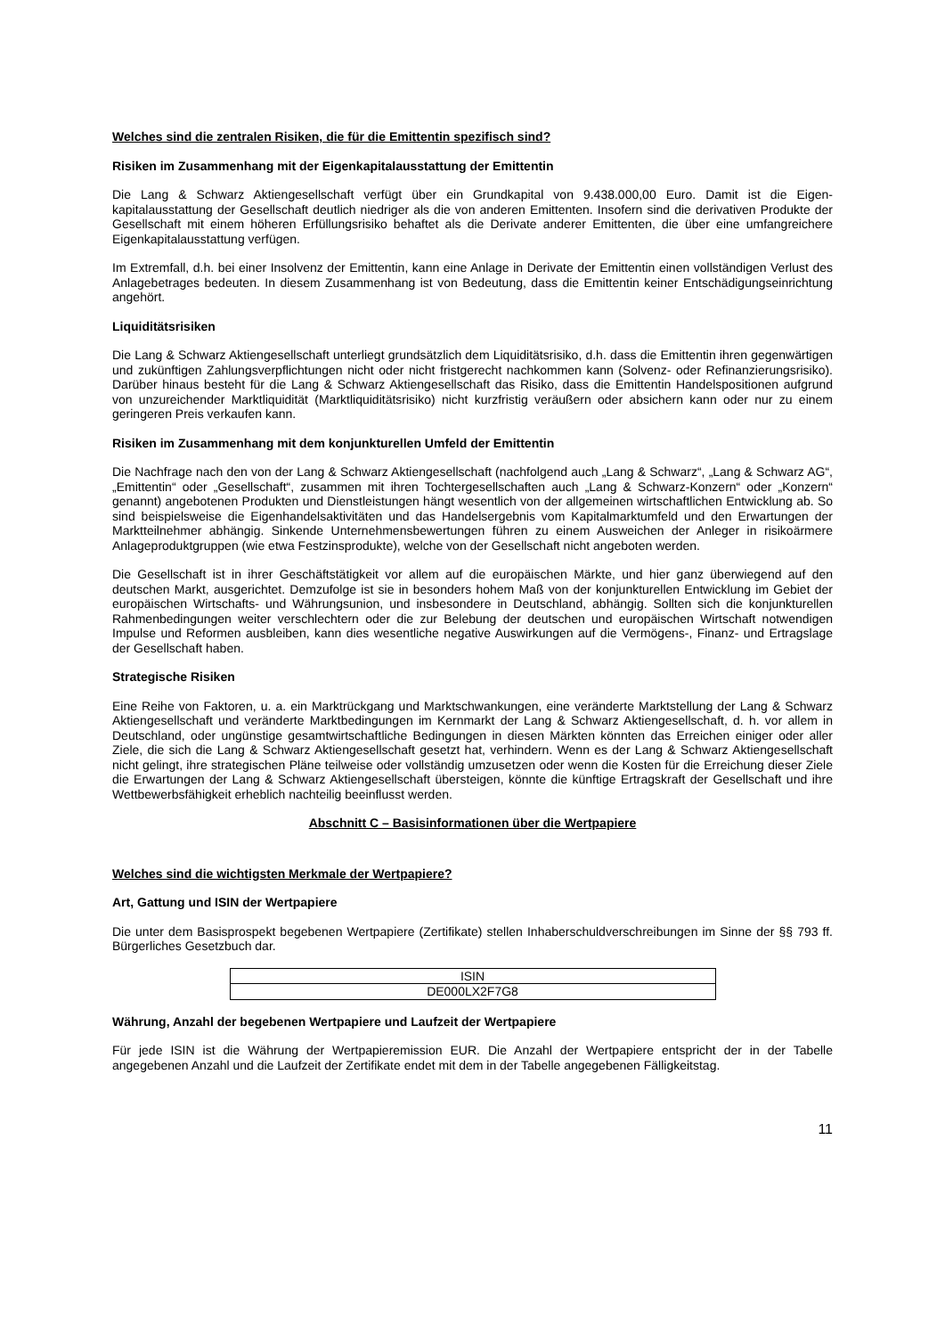Welches sind die zentralen Risiken, die für die Emittentin spezifisch sind?
Risiken im Zusammenhang mit der Eigenkapitalausstattung der Emittentin
Die Lang & Schwarz Aktiengesellschaft verfügt über ein Grundkapital von 9.438.000,00 Euro. Damit ist die Eigen-kapitalausstattung der Gesellschaft deutlich niedriger als die von anderen Emittenten. Insofern sind die derivativen Produkte der Gesellschaft mit einem höheren Erfüllungsrisiko behaftet als die Derivate anderer Emittenten, die über eine umfangreichere Eigenkapitalausstattung verfügen.
Im Extremfall, d.h. bei einer Insolvenz der Emittentin, kann eine Anlage in Derivate der Emittentin einen vollständigen Verlust des Anlagebetrages bedeuten. In diesem Zusammenhang ist von Bedeutung, dass die Emittentin keiner Entschädigungseinrichtung angehört.
Liquiditätsrisiken
Die Lang & Schwarz Aktiengesellschaft unterliegt grundsätzlich dem Liquiditätsrisiko, d.h. dass die Emittentin ihren gegenwärtigen und zukünftigen Zahlungsverpflichtungen nicht oder nicht fristgerecht nachkommen kann (Solvenz- oder Refinanzierungsrisiko). Darüber hinaus besteht für die Lang & Schwarz Aktiengesellschaft das Risiko, dass die Emittentin Handelspositionen aufgrund von unzureichender Marktliquidität (Marktliquiditätsrisiko) nicht kurzfristig veräußern oder absichern kann oder nur zu einem geringeren Preis verkaufen kann.
Risiken im Zusammenhang mit dem konjunkturellen Umfeld der Emittentin
Die Nachfrage nach den von der Lang & Schwarz Aktiengesellschaft (nachfolgend auch „Lang & Schwarz“, „Lang & Schwarz AG“, „Emittentin“ oder „Gesellschaft“, zusammen mit ihren Tochtergesellschaften auch „Lang & Schwarz-Konzern“ oder „Konzern“ genannt) angebotenen Produkten und Dienstleistungen hängt wesentlich von der allgemeinen wirtschaftlichen Entwicklung ab. So sind beispielsweise die Eigenhandelsaktivitäten und das Handelsergebnis vom Kapitalmarktumfeld und den Erwartungen der Marktteilnehmer abhängig. Sinkende Unternehmensbewertungen führen zu einem Ausweichen der Anleger in risikoärmere Anlageproduktgruppen (wie etwa Festzinsprodukte), welche von der Gesellschaft nicht angeboten werden.
Die Gesellschaft ist in ihrer Geschäftstätigkeit vor allem auf die europäischen Märkte, und hier ganz überwiegend auf den deutschen Markt, ausgerichtet. Demzufolge ist sie in besonders hohem Maß von der konjunkturellen Entwicklung im Gebiet der europäischen Wirtschafts- und Währungsunion, und insbesondere in Deutschland, abhängig. Sollten sich die konjunkturellen Rahmenbedingungen weiter verschlechtern oder die zur Belebung der deutschen und europäischen Wirtschaft notwendigen Impulse und Reformen ausbleiben, kann dies wesentliche negative Auswirkungen auf die Vermögens-, Finanz- und Ertragslage der Gesellschaft haben.
Strategische Risiken
Eine Reihe von Faktoren, u. a. ein Marktrückgang und Marktschwankungen, eine veränderte Marktstellung der Lang & Schwarz Aktiengesellschaft und veränderte Marktbedingungen im Kernmarkt der Lang & Schwarz Aktiengesellschaft, d. h. vor allem in Deutschland, oder ungünstige gesamtwirtschaftliche Bedingungen in diesen Märkten könnten das Erreichen einiger oder aller Ziele, die sich die Lang & Schwarz Aktiengesellschaft gesetzt hat, verhindern. Wenn es der Lang & Schwarz Aktiengesellschaft nicht gelingt, ihre strategischen Pläne teilweise oder vollständig umzusetzen oder wenn die Kosten für die Erreichung dieser Ziele die Erwartungen der Lang & Schwarz Aktiengesellschaft übersteigen, könnte die künftige Ertragskraft der Gesellschaft und ihre Wettbewerbsfähigkeit erheblich nachteilig beeinflusst werden.
Abschnitt C – Basisinformationen über die Wertpapiere
Welches sind die wichtigsten Merkmale der Wertpapiere?
Art, Gattung und ISIN der Wertpapiere
Die unter dem Basisprospekt begebenen Wertpapiere (Zertifikate) stellen Inhaberschuldverschreibungen im Sinne der §§ 793 ff. Bürgerliches Gesetzbuch dar.
| ISIN |
| --- |
| DE000LX2F7G8 |
Währung, Anzahl der begebenen Wertpapiere und Laufzeit der Wertpapiere
Für jede ISIN ist die Währung der Wertpapieremission EUR. Die Anzahl der Wertpapiere entspricht der in der Tabelle angegebenen Anzahl und die Laufzeit der Zertifikate endet mit dem in der Tabelle angegebenen Fälligkeitstag.
11